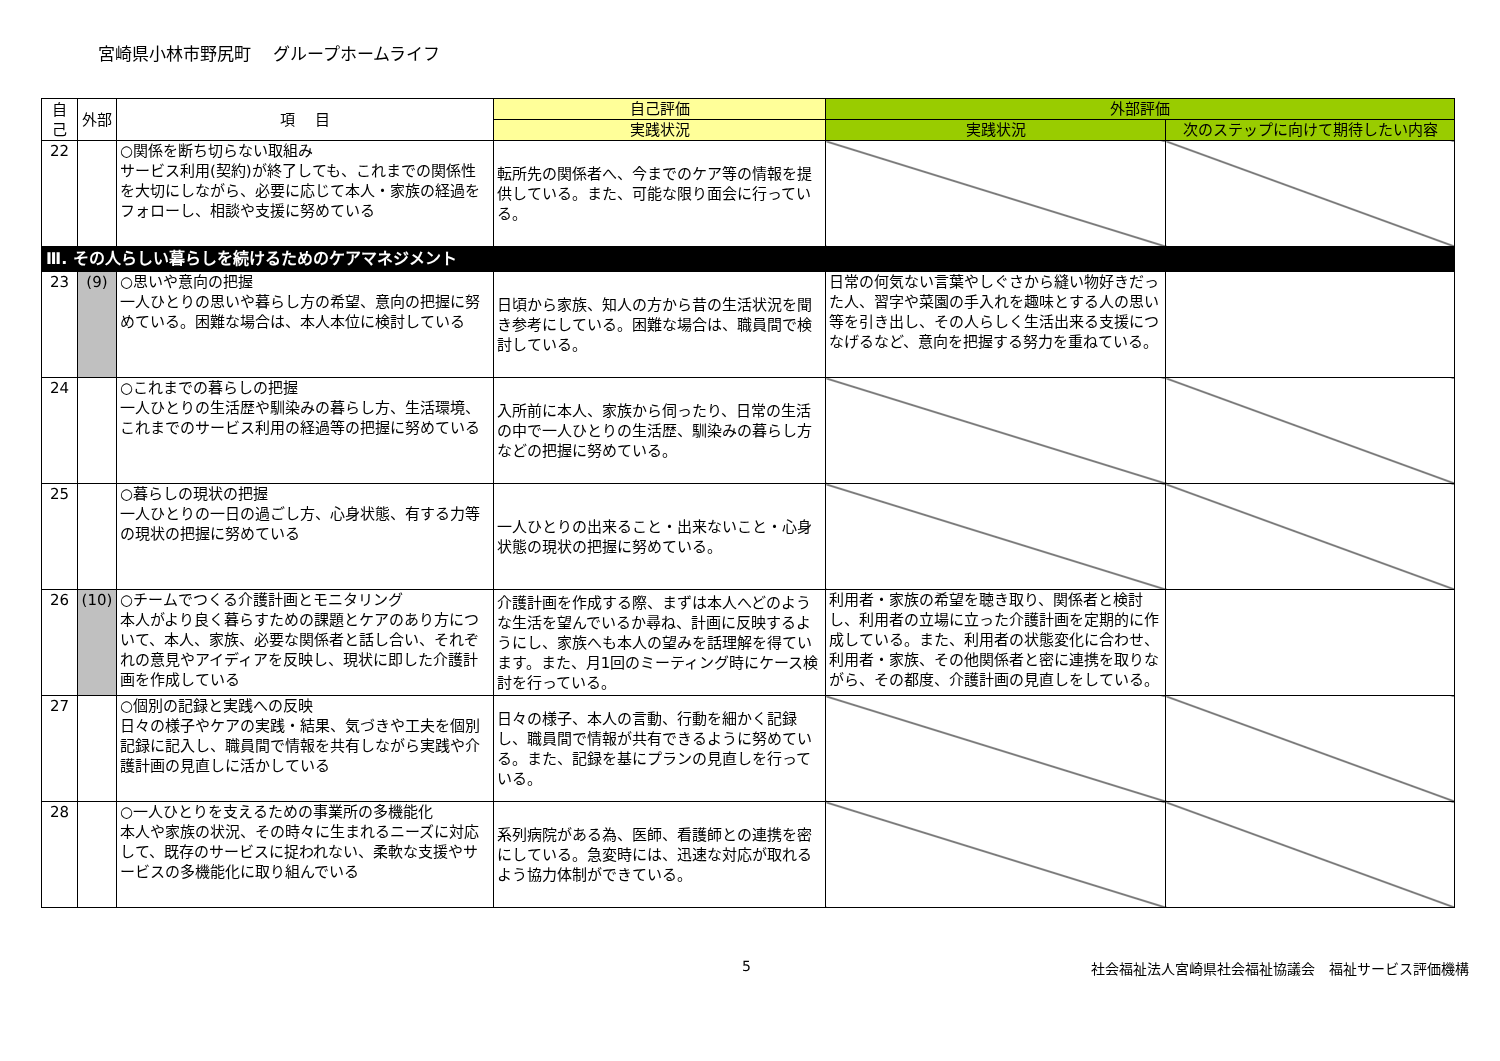宮崎県小林市野尻町　 グループホームライフ
| 自己 | 外部 | 項 目 | 自己評価 | 外部評価 | |
| --- | --- | --- | --- | --- | --- |
| | | | 実践状況 | 実践状況 | 次のステップに向けて期待したい内容 |
| 22 | | ○関係を断ち切らない取組み サービス利用(契約)が終了しても、これまでの関係性を大切にしながら、必要に応じて本人・家族の経過をフォローし、相談や支援に努めている | 転所先の関係者へ、今までのケア等の情報を提供している。また、可能な限り面会に行っている。 | | |
| Ⅲ. その人らしい暮らしを続けるためのケアマネジメント | | | | | |
| 23 | (9) | ○思いや意向の把握 一人ひとりの思いや暮らし方の希望、意向の把握に努めている。困難な場合は、本人本位に検討している | 日頃から家族、知人の方から昔の生活状況を聞き参考にしている。困難な場合は、職員間で検討している。 | 日常の何気ない言葉やしぐさから縫い物好きだった人、習字や菜園の手入れを趣味とする人の思い等を引き出し、その人らしく生活出来る支援につなげるなど、意向を把握する努力を重ねている。 | |
| 24 | | ○これまでの暮らしの把握 一人ひとりの生活歴や馴染みの暮らし方、生活環境、これまでのサービス利用の経過等の把握に努めている | 入所前に本人、家族から伺ったり、日常の生活の中で一人ひとりの生活歴、馴染みの暮らし方などの把握に努めている。 | | |
| 25 | | ○暮らしの現状の把握 一人ひとりの一日の過ごし方、心身状態、有する力等の現状の把握に努めている | 一人ひとりの出来ること・出来ないこと・心身状態の現状の把握に努めている。 | | |
| 26 | (10) | ○チームでつくる介護計画とモニタリング 本人がより良く暮らすための課題とケアのあり方について、本人、家族、必要な関係者と話し合い、それぞれの意見やアイディアを反映し、現状に即した介護計画を作成している | 介護計画を作成する際、まずは本人へどのような生活を望んでいるか尋ね、計画に反映するようにし、家族へも本人の望みを話理解を得ています。また、月1回のミーティング時にケース検討を行っている。 | 利用者・家族の希望を聴き取り、関係者と検討し、利用者の立場に立った介護計画を定期的に作成している。また、利用者の状態変化に合わせ、利用者・家族、その他関係者と密に連携を取りながら、その都度、介護計画の見直しをしている。 | |
| 27 | | ○個別の記録と実践への反映 日々の様子やケアの実践・結果、気づきや工夫を個別記録に記入し、職員間で情報を共有しながら実践や介護計画の見直しに活かしている | 日々の様子、本人の言動、行動を細かく記録し、職員間で情報が共有できるように努めている。また、記録を基にプランの見直しを行っている。 | | |
| 28 | | ○一人ひとりを支えるための事業所の多機能化 本人や家族の状況、その時々に生まれるニーズに対応して、既存のサービスに捉われない、柔軟な支援やサービスの多機能化に取り組んでいる | 系列病院がある為、医師、看護師との連携を密にしている。急変時には、迅速な対応が取れるよう協力体制ができている。 | | |
5 社会福祉法人宮崎県社会福祉協議会　福祉サービス評価機構